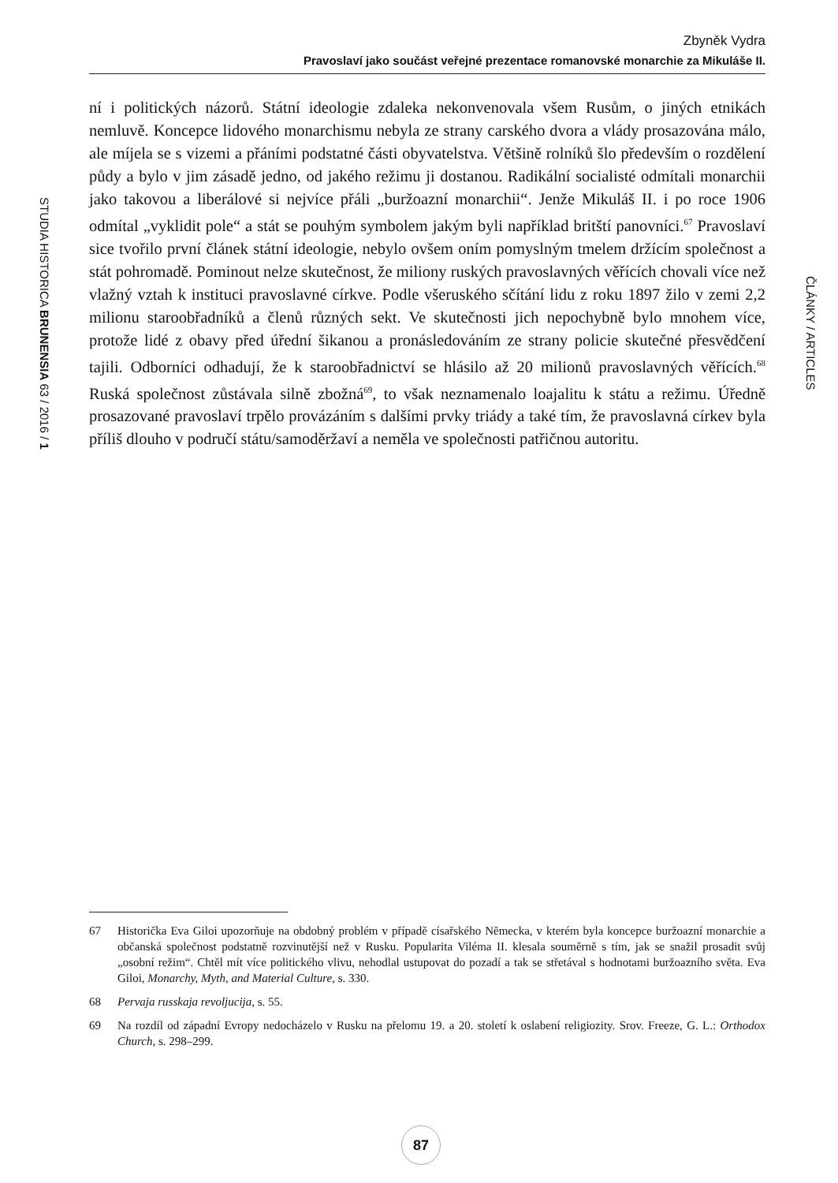Zbyněk Vydra
Pravoslaví jako součást veřejné prezentace romanovské monarchie za Mikuláše II.
STUDIA HISTORICA BRUNENSIA 63 / 2016 / 1
ČLÁNKY / ARTICLES
ní i politických názorů. Státní ideologie zdaleka nekonvenovala všem Rusům, o jiných etnikách nemluvě. Koncepce lidového monarchismu nebyla ze strany carského dvora a vlády prosazována málo, ale míjela se s vizemi a přáními podstatné části obyvatelstva. Většině rolníků šlo především o rozdělení půdy a bylo v jim zásadě jedno, od jakého režimu ji dostanou. Radikální socialisté odmítali monarchii jako takovou a liberálové si nejvíce přáli „buržoazní monarchii“. Jenže Mikuláš II. i po roce 1906 odmítal „vyklidit pole“ a stát se pouhým symbolem jakým byli například britští panovníci.<sup>67</sup> Pravoslaví sice tvořilo první článek státní ideologie, nebylo ovšem oním pomyslným tmelem držícím společnost a stát pohromadě. Pominout nelze skutečnost, že miliony ruských pravoslavných věřících chovali více než vlažný vztah k instituci pravoslavné církve. Podle všeruského sčítání lidu z roku 1897 žilo v zemi 2,2 milionu staroobřadníků a členů různých sekt. Ve skutečnosti jich nepochybně bylo mnohem více, protože lidé z obavy před úřední šikanou a pronásledováním ze strany policie skutečné přesvědčení tajili. Odborníci odhadují, že k staroobřadnictví se hlásilo až 20 milionů pravoslavných věřících.<sup>68</sup> Ruská společnost zůstávala silně zbožná<sup>69</sup>, to však neznamenalo loajalitu k státu a režimu. Úředně prosazované pravoslaví trpělo provázáním s dalšími prvky triády a také tím, že pravoslavná církev byla příliš dlouho v područí státu/samoděržaví a neměla ve společnosti patřičnou autoritu.
67 Historička Eva Giloi upozorňuje na obdobný problém v případě císařského Německa, v kterém byla koncepce buržoazní monarchie a občanská společnost podstatně rozvinutější než v Rusku. Popularita Viléma II. klesala souměrně s tím, jak se snažil prosadit svůj „osobní režim“. Chtěl mít více politického vlivu, nehodlal ustupovat do pozadí a tak se střetával s hodnotami buržoazního světa. Eva Giloi, Monarchy, Myth, and Material Culture, s. 330.
68 Pervaja russkaja revoljucija, s. 55.
69 Na rozdíl od západní Evropy nedocházelo v Rusku na přelomu 19. a 20. století k oslabení religiozity. Srov. Freeze, G. L.: Orthodox Church, s. 298–299.
87